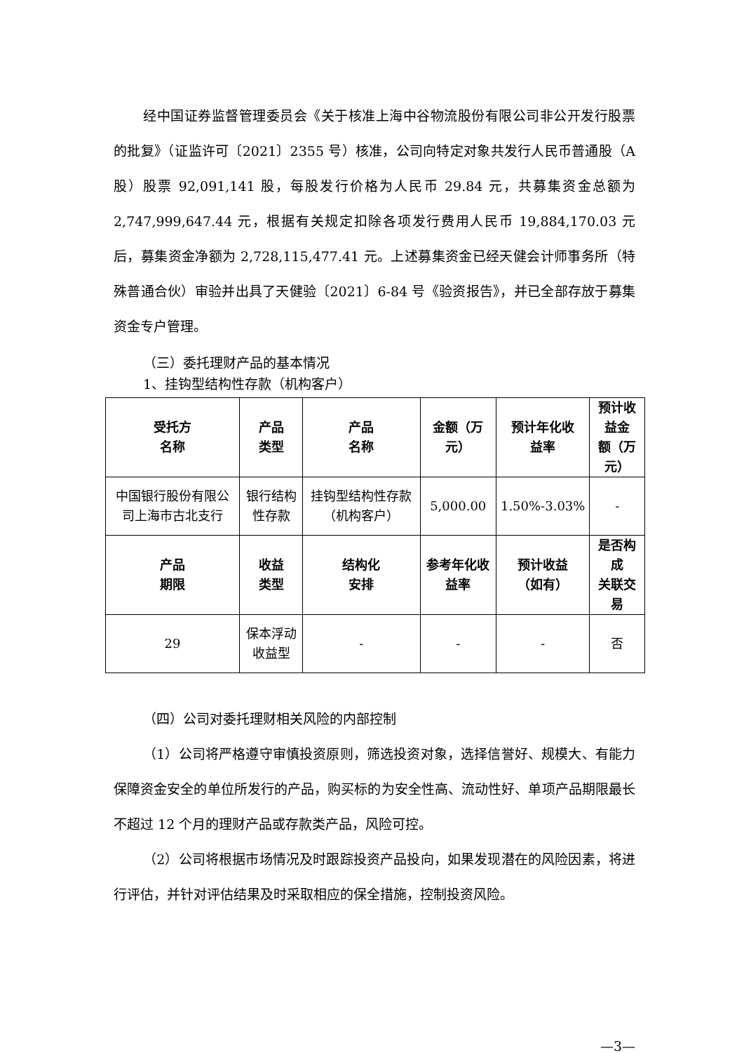经中国证券监督管理委员会《关于核准上海中谷物流股份有限公司非公开发行股票的批复》（证监许可〔2021〕2355 号）核准，公司向特定对象共发行人民币普通股（A 股）股票 92,091,141 股，每股发行价格为人民币 29.84 元，共募集资金总额为 2,747,999,647.44 元，根据有关规定扣除各项发行费用人民币 19,884,170.03 元后，募集资金净额为 2,728,115,477.41 元。上述募集资金已经天健会计师事务所（特殊普通合伙）审验并出具了天健验〔2021〕6-84 号《验资报告》，并已全部存放于募集资金专户管理。
（三）委托理财产品的基本情况
1、挂钩型结构性存款（机构客户）
| 受托方 名称 | 产品 类型 | 产品 名称 | 金额（万元） | 预计年化收 益率 | 预计收益金 额（万元） |
| --- | --- | --- | --- | --- | --- |
| 中国银行股份有限公司上海市古北支行 | 银行结构性存款 | 挂钩型结构性存款（机构客户） | 5,000.00 | 1.50%-3.03% | - |
| 产品 期限 | 收益 类型 | 结构化 安排 | 参考年化收 益率 | 预计收益 （如有） | 是否构成 关联交易 |
| 29 | 保本浮动收益型 | - | - | - | 否 |
（四）公司对委托理财相关风险的内部控制
（1）公司将严格遵守审慎投资原则，筛选投资对象，选择信誉好、规模大、有能力保障资金安全的单位所发行的产品，购买标的为安全性高、流动性好、单项产品期限最长不超过 12 个月的理财产品或存款类产品，风险可控。
（2）公司将根据市场情况及时跟踪投资产品投向，如果发现潜在的风险因素，将进行评估，并针对评估结果及时采取相应的保全措施，控制投资风险。
—3—